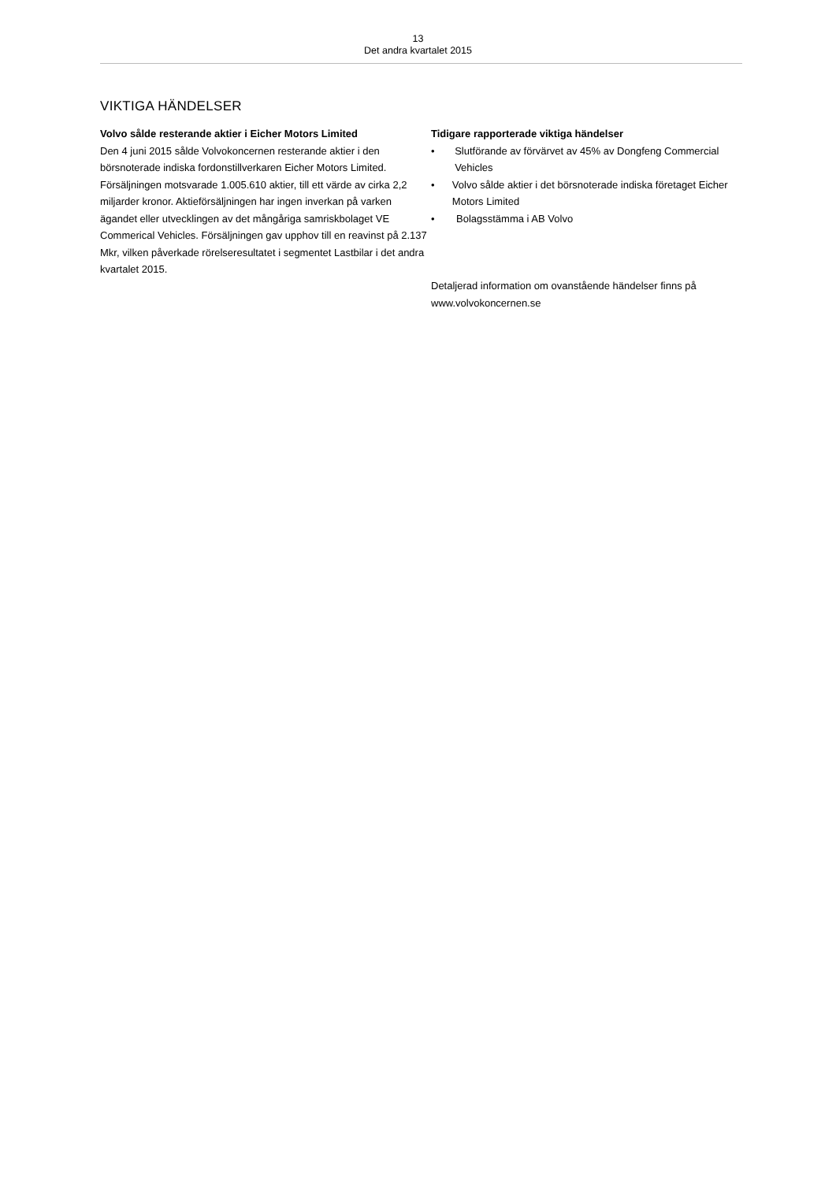13
Det andra kvartalet 2015
VIKTIGA HÄNDELSER
Volvo sålde resterande aktier i Eicher Motors Limited
Den 4 juni 2015 sålde Volvokoncernen resterande aktier i den börsnoterade indiska fordonstillverkaren Eicher Motors Limited. Försäljningen motsvarade 1.005.610 aktier, till ett värde av cirka 2,2 miljarder kronor. Aktieförsäljningen har ingen inverkan på varken ägandet eller utvecklingen av det mångåriga samriskbolaget VE Commerical Vehicles. Försäljningen gav upphov till en reavinst på 2.137 Mkr, vilken påverkade rörelseresultatet i segmentet Lastbilar i det andra kvartalet 2015.
Tidigare rapporterade viktiga händelser
• Slutförande av förvärvet av 45% av Dongfeng Commercial Vehicles
• Volvo sålde aktier i det börsnoterade indiska företaget Eicher Motors Limited
• Bolagsstämma i AB Volvo
Detaljerad information om ovanstående händelser finns på www.volvokoncernen.se